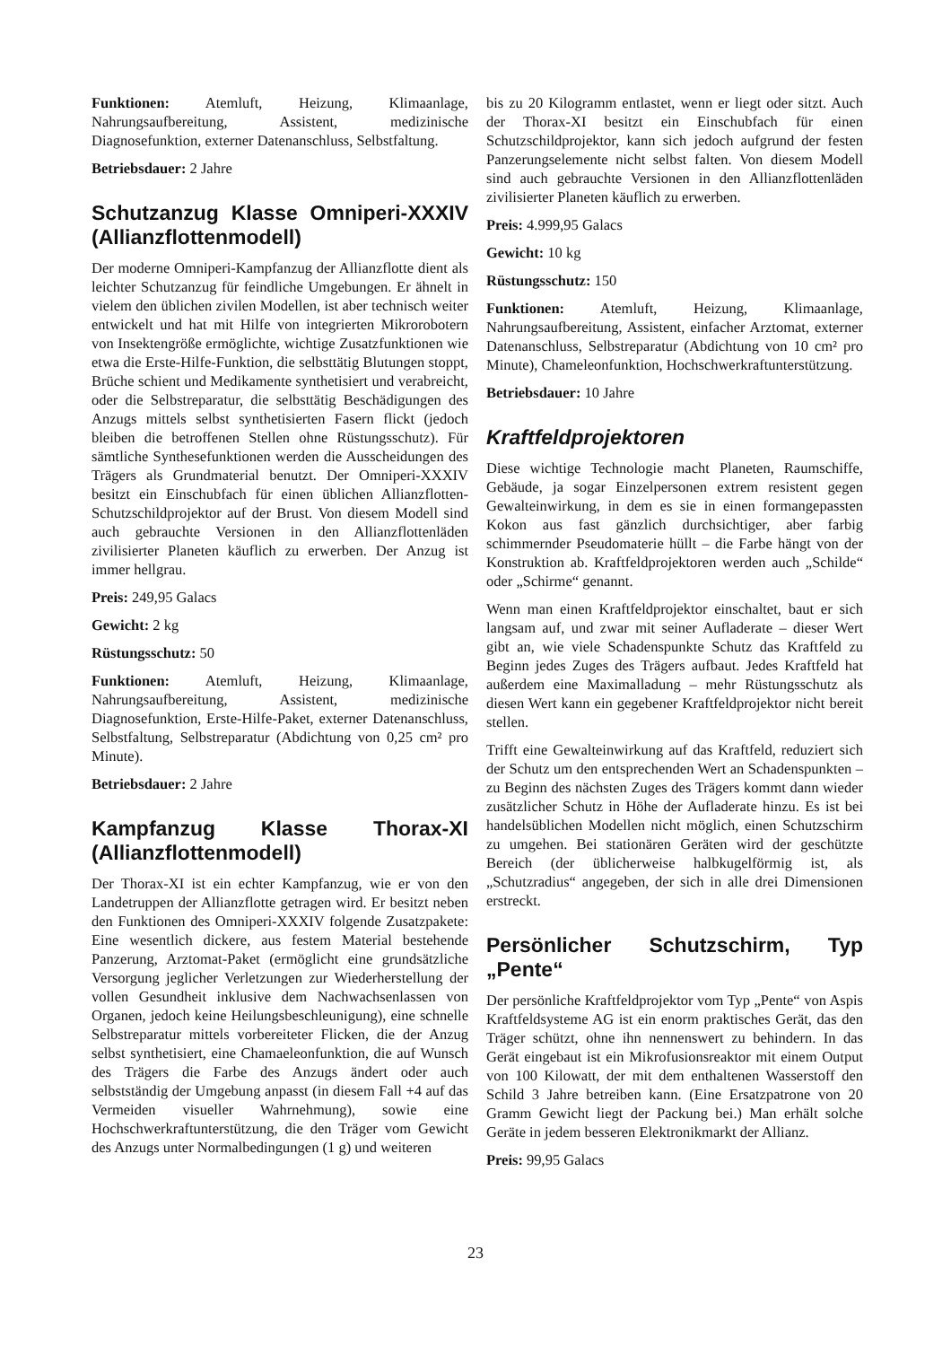Funktionen: Atemluft, Heizung, Klimaanlage, Nahrungsaufbereitung, Assistent, medizinische Diagnosefunktion, externer Datenanschluss, Selbstfaltung.
Betriebsdauer: 2 Jahre
Schutzanzug Klasse Omniperi-XXXIV (Allianzflottenmodell)
Der moderne Omniperi-Kampfanzug der Allianzflotte dient als leichter Schutzanzug für feindliche Umgebungen. Er ähnelt in vielem den üblichen zivilen Modellen, ist aber technisch weiter entwickelt und hat mit Hilfe von integrierten Mikrorobotern von Insektengröße ermöglichte, wichtige Zusatzfunktionen wie etwa die Erste-Hilfe-Funktion, die selbsttätig Blutungen stoppt, Brüche schient und Medikamente synthetisiert und verabreicht, oder die Selbstreparatur, die selbsttätig Beschädigungen des Anzugs mittels selbst synthetisierten Fasern flickt (jedoch bleiben die betroffenen Stellen ohne Rüstungsschutz). Für sämtliche Synthesefunktionen werden die Ausscheidungen des Trägers als Grundmaterial benutzt. Der Omniperi-XXXIV besitzt ein Einschubfach für einen üblichen Allianzflotten-Schutzschildprojektor auf der Brust. Von diesem Modell sind auch gebrauchte Versionen in den Allianzflottenläden zivilisierter Planeten käuflich zu erwerben. Der Anzug ist immer hellgrau.
Preis: 249,95 Galacs
Gewicht: 2 kg
Rüstungsschutz: 50
Funktionen: Atemluft, Heizung, Klimaanlage, Nahrungsaufbereitung, Assistent, medizinische Diagnosefunktion, Erste-Hilfe-Paket, externer Datenanschluss, Selbstfaltung, Selbstreparatur (Abdichtung von 0,25 cm² pro Minute).
Betriebsdauer: 2 Jahre
Kampfanzug Klasse Thorax-XI (Allianzflottenmodell)
Der Thorax-XI ist ein echter Kampfanzug, wie er von den Landetruppen der Allianzflotte getragen wird. Er besitzt neben den Funktionen des Omniperi-XXXIV folgende Zusatzpakete: Eine wesentlich dickere, aus festem Material bestehende Panzerung, Arztomat-Paket (ermöglicht eine grundsätzliche Versorgung jeglicher Verletzungen zur Wiederherstellung der vollen Gesundheit inklusive dem Nachwachsenlassen von Organen, jedoch keine Heilungsbeschleunigung), eine schnelle Selbstreparatur mittels vorbereiteter Flicken, die der Anzug selbst synthetisiert, eine Chamaeleonfunktion, die auf Wunsch des Trägers die Farbe des Anzugs ändert oder auch selbstständig der Umgebung anpasst (in diesem Fall +4 auf das Vermeiden visueller Wahrnehmung), sowie eine Hochschwerkraftunterstützung, die den Träger vom Gewicht des Anzugs unter Normalbedingungen (1 g) und weiteren
bis zu 20 Kilogramm entlastet, wenn er liegt oder sitzt. Auch der Thorax-XI besitzt ein Einschubfach für einen Schutzschildprojektor, kann sich jedoch aufgrund der festen Panzerungselemente nicht selbst falten. Von diesem Modell sind auch gebrauchte Versionen in den Allianzflottenläden zivilisierter Planeten käuflich zu erwerben.
Preis: 4.999,95 Galacs
Gewicht: 10 kg
Rüstungsschutz: 150
Funktionen: Atemluft, Heizung, Klimaanlage, Nahrungsaufbereitung, Assistent, einfacher Arztomat, externer Datenanschluss, Selbstreparatur (Abdichtung von 10 cm² pro Minute), Chameleonfunktion, Hochschwerkraftunterstützung.
Betriebsdauer: 10 Jahre
Kraftfeldprojektoren
Diese wichtige Technologie macht Planeten, Raumschiffe, Gebäude, ja sogar Einzelpersonen extrem resistent gegen Gewalteinwirkung, in dem es sie in einen formangepassten Kokon aus fast gänzlich durchsichtiger, aber farbig schimmernder Pseudomaterie hüllt – die Farbe hängt von der Konstruktion ab. Kraftfeldprojektoren werden auch „Schilde“ oder „Schirme“ genannt.
Wenn man einen Kraftfeldprojektor einschaltet, baut er sich langsam auf, und zwar mit seiner Aufladerate – dieser Wert gibt an, wie viele Schadenspunkte Schutz das Kraftfeld zu Beginn jedes Zuges des Trägers aufbaut. Jedes Kraftfeld hat außerdem eine Maximalladung – mehr Rüstungsschutz als diesen Wert kann ein gegebener Kraftfeldprojektor nicht bereit stellen.
Trifft eine Gewalteinwirkung auf das Kraftfeld, reduziert sich der Schutz um den entsprechenden Wert an Schadenspunkten – zu Beginn des nächsten Zuges des Trägers kommt dann wieder zusätzlicher Schutz in Höhe der Aufladerate hinzu. Es ist bei handelsüblichen Modellen nicht möglich, einen Schutzschirm zu umgehen. Bei stationären Geräten wird der geschützte Bereich (der üblicherweise halbkugelförmig ist, als „Schutzradius“ angegeben, der sich in alle drei Dimensionen erstreckt.
Persönlicher Schutzschirm, Typ „Pente“
Der persönliche Kraftfeldprojektor vom Typ „Pente“ von Aspis Kraftfeldsysteme AG ist ein enorm praktisches Gerät, das den Träger schützt, ohne ihn nennenswert zu behindern. In das Gerät eingebaut ist ein Mikrofusionsreaktor mit einem Output von 100 Kilowatt, der mit dem enthaltenen Wasserstoff den Schild 3 Jahre betreiben kann. (Eine Ersatzpatrone von 20 Gramm Gewicht liegt der Packung bei.) Man erhält solche Geräte in jedem besseren Elektronikmarkt der Allianz.
Preis: 99,95 Galacs
23